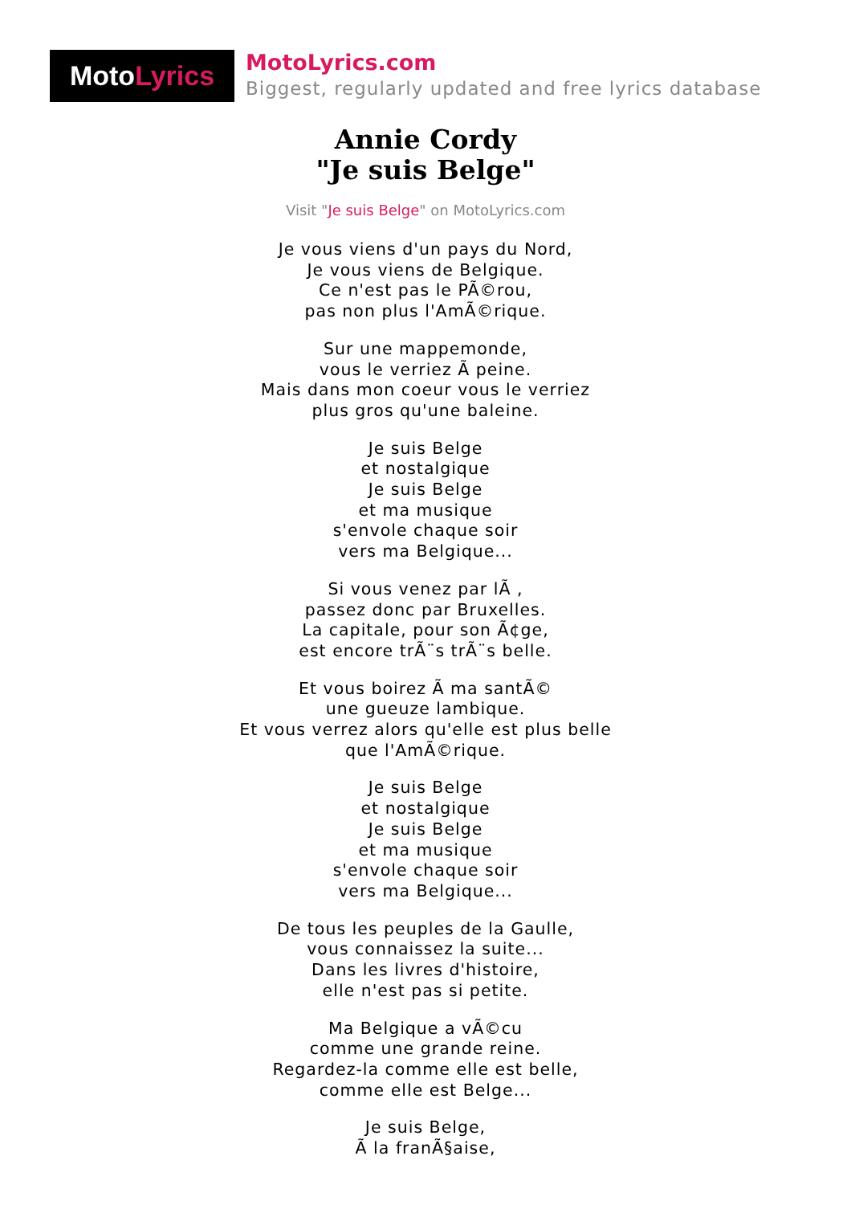Moto Lyrics
MotoLyrics.com
Biggest, regularly updated and free lyrics database
Annie Cordy
"Je suis Belge"
Visit "Je suis Belge" on MotoLyrics.com
Je vous viens d'un pays du Nord,
Je vous viens de Belgique.
Ce n'est pas le PÃ©rou,
pas non plus l'AmÃ©rique.
Sur une mappemonde,
vous le verriez Ã peine.
Mais dans mon coeur vous le verriez
plus gros qu'une baleine.
Je suis Belge
et nostalgique
Je suis Belge
et ma musique
s'envole chaque soir
vers ma Belgique...
Si vous venez par lÃ ,
passez donc par Bruxelles.
La capitale, pour son Ã¢ge,
est encore trÃ¨s trÃ¨s belle.
Et vous boirez Ã ma santÃ©
une gueuze lambique.
Et vous verrez alors qu'elle est plus belle
que l'AmÃ©rique.
Je suis Belge
et nostalgique
Je suis Belge
et ma musique
s'envole chaque soir
vers ma Belgique...
De tous les peuples de la Gaulle,
vous connaissez la suite...
Dans les livres d'histoire,
elle n'est pas si petite.
Ma Belgique a vÃ©cu
comme une grande reine.
Regardez-la comme elle est belle,
comme elle est Belge...
Je suis Belge,
Ã la franÃ§aise,